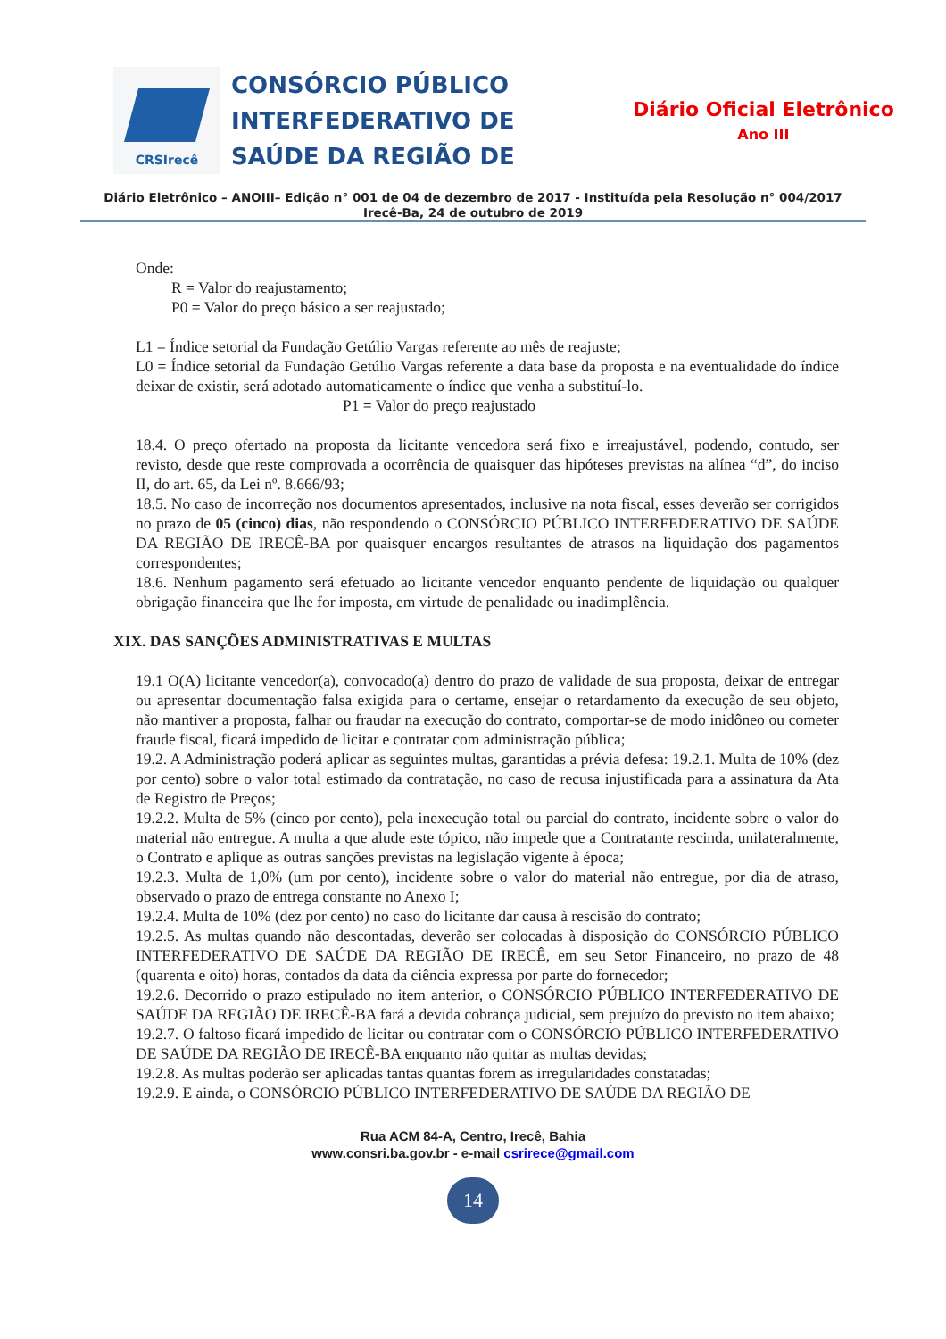CRSIrecê
CONSÓRCIO PÚBLICO INTERFEDERATIVO DE SAÚDE DA REGIÃO DE
Diário Oficial Eletrônico
Ano III
Diário Eletrônico – ANOIII– Edição n° 001 de 04 de dezembro de 2017 - Instituída pela Resolução n° 004/2017
Irecê-Ba, 24 de outubro de 2019
Onde:
R = Valor do reajustamento;
P0 = Valor do preço básico a ser reajustado;
L1 = Índice setorial da Fundação Getúlio Vargas referente ao mês de reajuste;
L0 = Índice setorial da Fundação Getúlio Vargas referente a data base da proposta e na eventualidade do índice deixar de existir, será adotado automaticamente o índice que venha a substituí-lo.
P1 = Valor do preço reajustado
18.4. O preço ofertado na proposta da licitante vencedora será fixo e irreajustável, podendo, contudo, ser revisto, desde que reste comprovada a ocorrência de quaisquer das hipóteses previstas na alínea “d”, do inciso II, do art. 65, da Lei nº. 8.666/93;
18.5. No caso de incorreção nos documentos apresentados, inclusive na nota fiscal, esses deverão ser corrigidos no prazo de 05 (cinco) dias, não respondendo o CONSÓRCIO PÚBLICO INTERFEDERATIVO DE SAÚDE DA REGIÃO DE IRECÊ-BA por quaisquer encargos resultantes de atrasos na liquidação dos pagamentos correspondentes;
18.6. Nenhum pagamento será efetuado ao licitante vencedor enquanto pendente de liquidação ou qualquer obrigação financeira que lhe for imposta, em virtude de penalidade ou inadimplência.
XIX. DAS SANÇÕES ADMINISTRATIVAS E MULTAS
19.1 O(A) licitante vencedor(a), convocado(a) dentro do prazo de validade de sua proposta, deixar de entregar ou apresentar documentação falsa exigida para o certame, ensejar o retardamento da execução de seu objeto, não mantiver a proposta, falhar ou fraudar na execução do contrato, comportar-se de modo inidôneo ou cometer fraude fiscal, ficará impedido de licitar e contratar com administração pública;
19.2. A Administração poderá aplicar as seguintes multas, garantidas a prévia defesa: 19.2.1. Multa de 10% (dez por cento) sobre o valor total estimado da contratação, no caso de recusa injustificada para a assinatura da Ata de Registro de Preços;
19.2.2. Multa de 5% (cinco por cento), pela inexecução total ou parcial do contrato, incidente sobre o valor do material não entregue. A multa a que alude este tópico, não impede que a Contratante rescinda, unilateralmente, o Contrato e aplique as outras sanções previstas na legislação vigente à época;
19.2.3. Multa de 1,0% (um por cento), incidente sobre o valor do material não entregue, por dia de atraso, observado o prazo de entrega constante no Anexo I;
19.2.4. Multa de 10% (dez por cento) no caso do licitante dar causa à rescisão do contrato;
19.2.5. As multas quando não descontadas, deverão ser colocadas à disposição do CONSÓRCIO PÚBLICO INTERFEDERATIVO DE SAÚDE DA REGIÃO DE IRECÊ, em seu Setor Financeiro, no prazo de 48 (quarenta e oito) horas, contados da data da ciência expressa por parte do fornecedor;
19.2.6. Decorrido o prazo estipulado no item anterior, o CONSÓRCIO PÚBLICO INTERFEDERATIVO DE SAÚDE DA REGIÃO DE IRECÊ-BA fará a devida cobrança judicial, sem prejuízo do previsto no item abaixo;
19.2.7. O faltoso ficará impedido de licitar ou contratar com o CONSÓRCIO PÚBLICO INTERFEDERATIVO DE SAÚDE DA REGIÃO DE IRECÊ-BA enquanto não quitar as multas devidas;
19.2.8. As multas poderão ser aplicadas tantas quantas forem as irregularidades constatadas;
19.2.9. E ainda, o CONSÓRCIO PÚBLICO INTERFEDERATIVO DE SAÚDE DA REGIÃO DE
Rua ACM 84-A, Centro, Irecê, Bahia
www.consri.ba.gov.br - e-mail csrirece@gmail.com
14